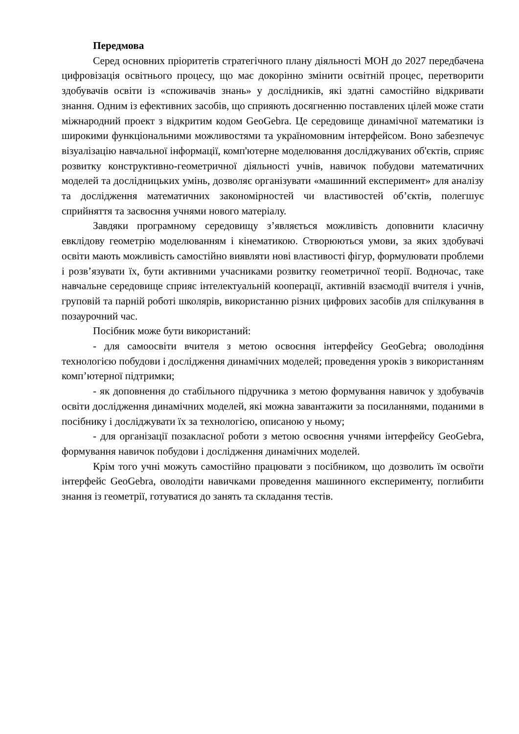Передмова
Серед основних пріоритетів стратегічного плану діяльності МОН до 2027 передбачена цифровізація освітнього процесу, що має докорінно змінити освітній процес, перетворити здобувачів освіти із «споживачів знань» у дослідників, які здатні самостійно відкривати знання. Одним із ефективних засобів, що сприяють досягненню поставлених цілей може стати міжнародний проект з відкритим кодом GeoGebra. Це середовище динамічної математики із широкими функціональними можливостями та україномовним інтерфейсом. Воно забезпечує візуалізацію навчальної інформації, комп'ютерне моделювання досліджуваних об'єктів, сприяє розвитку конструктивно-геометричної діяльності учнів, навичок побудови математичних моделей та дослідницьких умінь, дозволяє організувати «машинний експеримент» для аналізу та дослідження математичних закономірностей чи властивостей об’єктів, полегшує сприйняття та засвоєння учнями нового матеріалу.
Завдяки програмному середовищу з’являється можливість доповнити класичну евклідову геометрію моделюванням і кінематикою. Створюються умови, за яких здобувачі освіти мають можливість самостійно виявляти нові властивості фігур, формулювати проблеми і розв’язувати їх, бути активними учасниками розвитку геометричної теорії. Водночас, таке навчальне середовище сприяє інтелектуальній кооперації, активній взаємодії вчителя і учнів, груповій та парній роботі школярів, використанню різних цифрових засобів для спілкування в позаурочний час.
Посібник може бути використаний:
- для самоосвіти вчителя з метою освоєння інтерфейсу GeoGebra; оволодіння технологією побудови і дослідження динамічних моделей; проведення уроків з використанням комп’ютерної підтримки;
- як доповнення до стабільного підручника з метою формування навичок у здобувачів освіти дослідження динамічних моделей, які можна завантажити за посиланнями, поданими в посібнику і досліджувати їх за технологією, описаною у ньому;
- для організації позакласної роботи з метою освоєння учнями інтерфейсу GeoGebra, формування навичок побудови і дослідження динамічних моделей.
Крім того учні можуть самостійно працювати з посібником, що дозволить їм освоїти інтерфейс GeoGebra, оволодіти навичками проведення машинного експерименту, поглибити знання із геометрії, готуватися до занять та складання тестів.